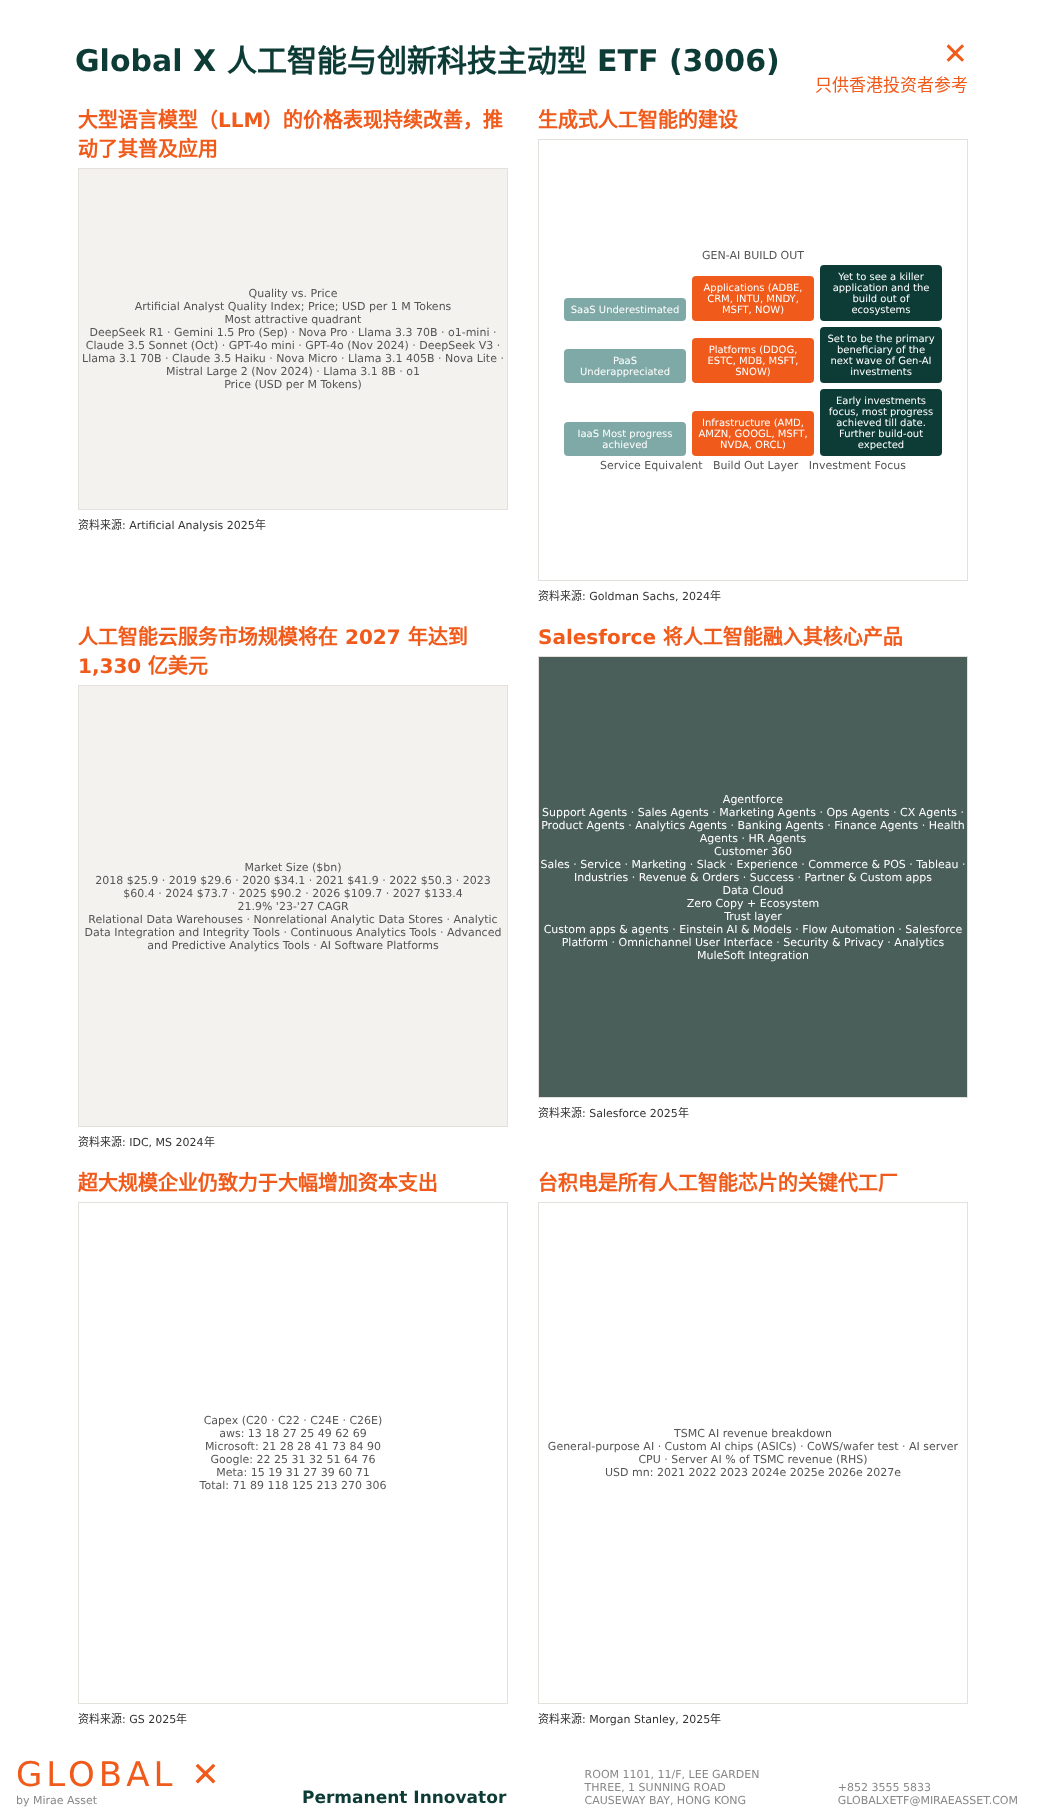Global X 人工智能与创新科技主动型 ETF (3006)
✕
只供香港投资者参考
大型语言模型（LLM）的价格表现持续改善，推动了其普及应用
Quality vs. Price
Artificial Analyst Quality Index; Price; USD per 1 M Tokens
Most attractive quadrant
DeepSeek R1 · Gemini 1.5 Pro (Sep) · Nova Pro · Llama 3.3 70B · o1-mini · Claude 3.5 Sonnet (Oct) · GPT-4o mini · GPT-4o (Nov 2024) · DeepSeek V3 · Llama 3.1 70B · Claude 3.5 Haiku · Nova Micro · Llama 3.1 405B · Nova Lite · Mistral Large 2 (Nov 2024) · Llama 3.1 8B · o1
Price (USD per M Tokens)
资料来源: Artificial Analysis 2025年
生成式人工智能的建设
GEN-AI BUILD OUT
SaaS Underestimated Applications (ADBE, CRM, INTU, MNDY, MSFT, NOW) Yet to see a killer application and the build out of ecosystems
PaaS Underappreciated Platforms (DDOG, ESTC, MDB, MSFT, SNOW) Set to be the primary beneficiary of the next wave of Gen-AI investments
IaaS Most progress achieved Infrastructure (AMD, AMZN, GOOGL, MSFT, NVDA, ORCL) Early investments focus, most progress achieved till date. Further build-out expected
Service Equivalent Build Out Layer Investment Focus
资料来源: Goldman Sachs, 2024年
人工智能云服务市场规模将在 2027 年达到 1,330 亿美元
Market Size ($bn)
2018 $25.9 · 2019 $29.6 · 2020 $34.1 · 2021 $41.9 · 2022 $50.3 · 2023 $60.4 · 2024 $73.7 · 2025 $90.2 · 2026 $109.7 · 2027 $133.4
21.9% '23-'27 CAGR
Relational Data Warehouses · Nonrelational Analytic Data Stores · Analytic Data Integration and Integrity Tools · Continuous Analytics Tools · Advanced and Predictive Analytics Tools · AI Software Platforms
资料来源: IDC, MS 2024年
Salesforce 将人工智能融入其核心产品
Agentforce
Support Agents · Sales Agents · Marketing Agents · Ops Agents · CX Agents · Product Agents · Analytics Agents · Banking Agents · Finance Agents · Health Agents · HR Agents
Customer 360
Sales · Service · Marketing · Slack · Experience · Commerce & POS · Tableau · Industries · Revenue & Orders · Success · Partner & Custom apps
Data Cloud
Zero Copy + Ecosystem
Trust layer
Custom apps & agents · Einstein AI & Models · Flow Automation · Salesforce Platform · Omnichannel User Interface · Security & Privacy · Analytics
MuleSoft Integration
资料来源: Salesforce 2025年
超大规模企业仍致力于大幅增加资本支出
Capex (C20 · C22 · C24E · C26E)
aws: 13 18 27 25 49 62 69
Microsoft: 21 28 28 41 73 84 90
Google: 22 25 31 32 51 64 76
Meta: 15 19 31 27 39 60 71
Total: 71 89 118 125 213 270 306
资料来源: GS 2025年
台积电是所有人工智能芯片的关键代工厂
TSMC AI revenue breakdown
General-purpose AI · Custom AI chips (ASICs) · CoWS/wafer test · AI server CPU · Server AI % of TSMC revenue (RHS)
USD mn: 2021 2022 2023 2024e 2025e 2026e 2027e
资料来源: Morgan Stanley, 2025年
GLOBAL ✕
by Mirae Asset
Permanent Innovator
ROOM 1101, 11/F, LEE GARDEN
THREE, 1 SUNNING ROAD
CAUSEWAY BAY, HONG KONG
+852 3555 5833
GLOBALXETF@MIRAEASSET.COM